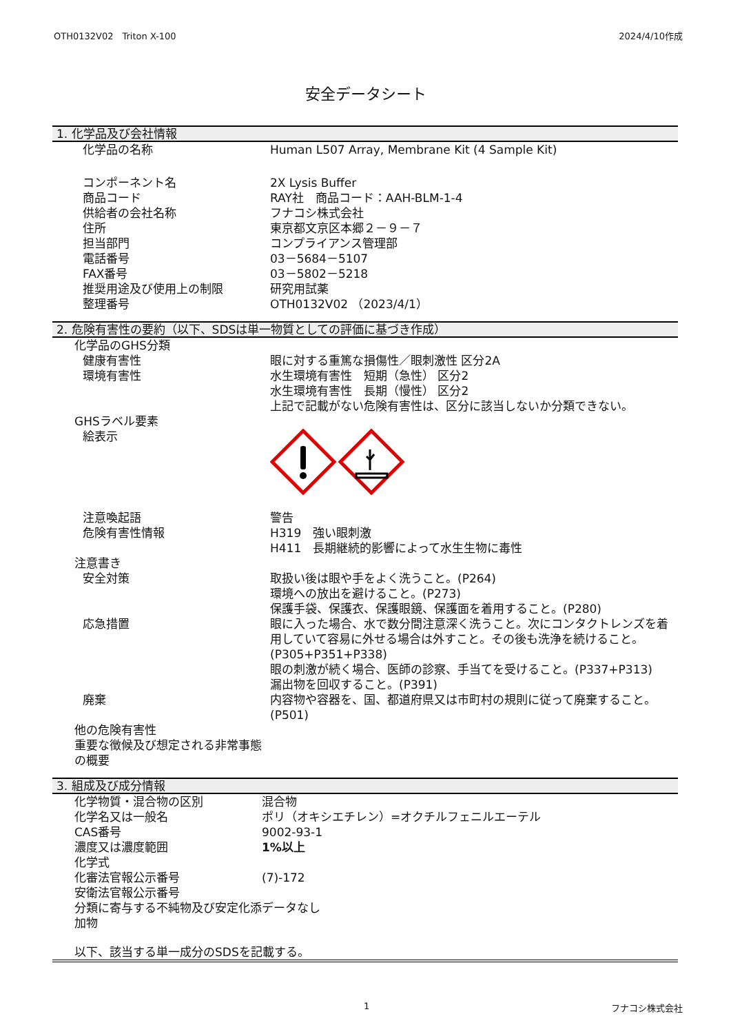OTH0132V02　Triton X-100 2024/4/10作成
安全データシート
1. 化学品及び会社情報
| 化学品の名称 | Human L507 Array, Membrane Kit (4 Sample Kit) |
| コンポーネント名 | 2X Lysis Buffer |
| 商品コード | RAY社 商品コード：AAH-BLM-1-4 |
| 供給者の会社名称 | フナコシ株式会社 |
| 住所 | 東京都文京区本郷２－９－７ |
| 担当部門 | コンプライアンス管理部 |
| 電話番号 | 03－5684－5107 |
| FAX番号 | 03－5802－5218 |
| 推奨用途及び使用上の制限 | 研究用試薬 |
| 整理番号 | OTH0132V02 （2023/4/1） |
2. 危険有害性の要約（以下、SDSは単一物質としての評価に基づき作成）
| 化学品のGHS分類 | |
| 健康有害性 | 眼に対する重篤な損傷性／眼刺激性 区分2A |
| 環境有害性 | 水生環境有害性 短期（急性） 区分2 水生環境有害性 長期（慢性） 区分2 上記で記載がない危険有害性は、区分に該当しないか分類できない。 |
| GHSラベル要素 | |
| 絵表示 | |
| 注意喚起語 | 警告 |
| 危険有害性情報 | H319 強い眼刺激 H411 長期継続的影響によって水生生物に毒性 |
| 注意書き | |
| 安全対策 | 取扱い後は眼や手をよく洗うこと。(P264) 環境への放出を避けること。(P273) 保護手袋、保護衣、保護眼鏡、保護面を着用すること。(P280) |
| 応急措置 | 眼に入った場合、水で数分間注意深く洗うこと。次にコンタクトレンズを着用していて容易に外せる場合は外すこと。その後も洗浄を続けること。(P305+P351+P338) 眼の刺激が続く場合、医師の診察、手当てを受けること。(P337+P313) 漏出物を回収すること。(P391) |
| 廃棄 | 内容物や容器を、国、都道府県又は市町村の規則に従って廃棄すること。(P501) |
| 他の危険有害性 重要な徴候及び想定される非常事態の概要 | |
3. 組成及び成分情報
| 化学物質・混合物の区別 | 混合物 |
| 化学名又は一般名 | ポリ（オキシエチレン）=オクチルフェニルエーテル |
| CAS番号 | 9002-93-1 |
| 濃度又は濃度範囲 | 1%以上 |
| 化学式 | |
| 化審法官報公示番号 | (7)-172 |
| 安衛法官報公示番号 | |
| 分類に寄与する不純物及び安定化添加物 | データなし |
以下、該当する単一成分のSDSを記載する。
1 フナコシ株式会社